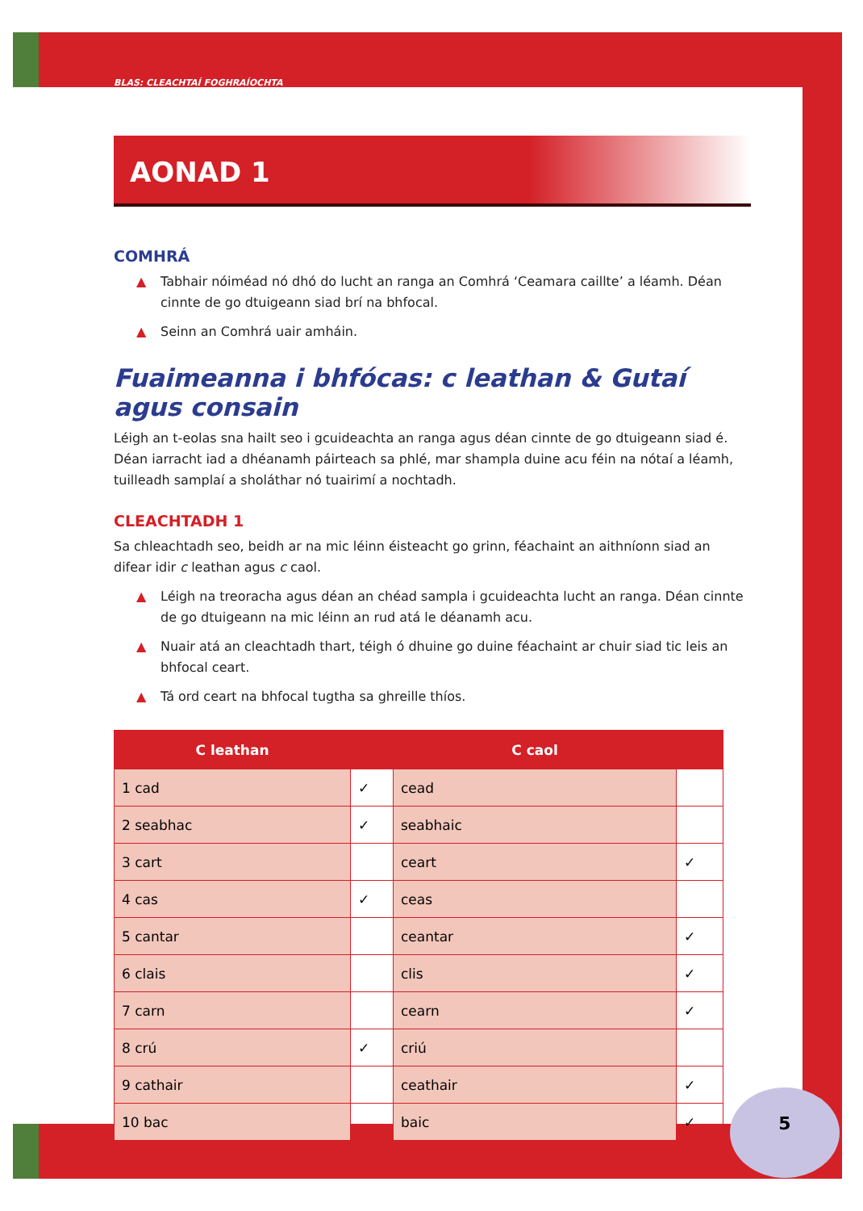BLAS: CLEACHTAÍ FOGHRAÍOCHTA
AONAD 1
COMHRÁ
▲ Tabhair nóiméad nó dhó do lucht an ranga an Comhrá ‘Ceamara caillte’ a léamh. Déan cinnte de go dtuigeann siad brí na bhfocal.
▲ Seinn an Comhrá uair amháin.
Fuaimeanna i bhfócas: c leathan & Gutaí agus consain
Léigh an t-eolas sna hailt seo i gcuideachta an ranga agus déan cinnte de go dtuigeann siad é. Déan iarracht iad a dhéanamh páirteach sa phlé, mar shampla duine acu féin na nótaí a léamh, tuilleadh samplaí a sholáthar nó tuairimí a nochtadh.
CLEACHTADH 1
Sa chleachtadh seo, beidh ar na mic léinn éisteacht go grinn, féachaint an aithníonn siad an difear idir c leathan agus c caol.
▲ Léigh na treoracha agus déan an chéad sampla i gcuideachta lucht an ranga. Déan cinnte de go dtuigeann na mic léinn an rud atá le déanamh acu.
▲ Nuair atá an cleachtadh thart, téigh ó dhuine go duine féachaint ar chuir siad tic leis an bhfocal ceart.
▲ Tá ord ceart na bhfocal tugtha sa ghreille thíos.
| C leathan | | C caol | |
| --- | --- | --- | --- |
| 1 cad | ✓ | cead | |
| 2 seabhac | ✓ | seabhaic | |
| 3 cart | | ceart | ✓ |
| 4 cas | ✓ | ceas | |
| 5 cantar | | ceantar | ✓ |
| 6 clais | | clis | ✓ |
| 7 carn | | cearn | ✓ |
| 8 crú | ✓ | criú | |
| 9 cathair | | ceathair | ✓ |
| 10 bac | | baic | ✓ |
5